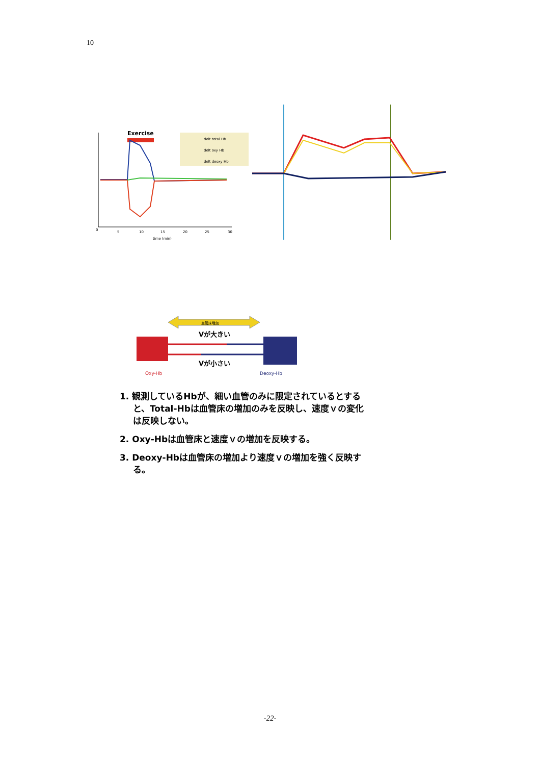10
Exercise
0
5
10
15
20
25
30
time (min)
delt total Hb
delt oxy Hb
delt deoxy Hb
血管床増加
Vが大きい
Vが小さい
Oxy-Hb
Deoxy-Hb
1. 観測しているHbが、細い血管のみに限定されているとすると、Total-Hbは血管床の増加のみを反映し、速度ｖの変化は反映しない。
2. Oxy-Hbは血管床と速度ｖの増加を反映する。
3. Deoxy-Hbは血管床の増加より速度ｖの増加を強く反映する。
-22-